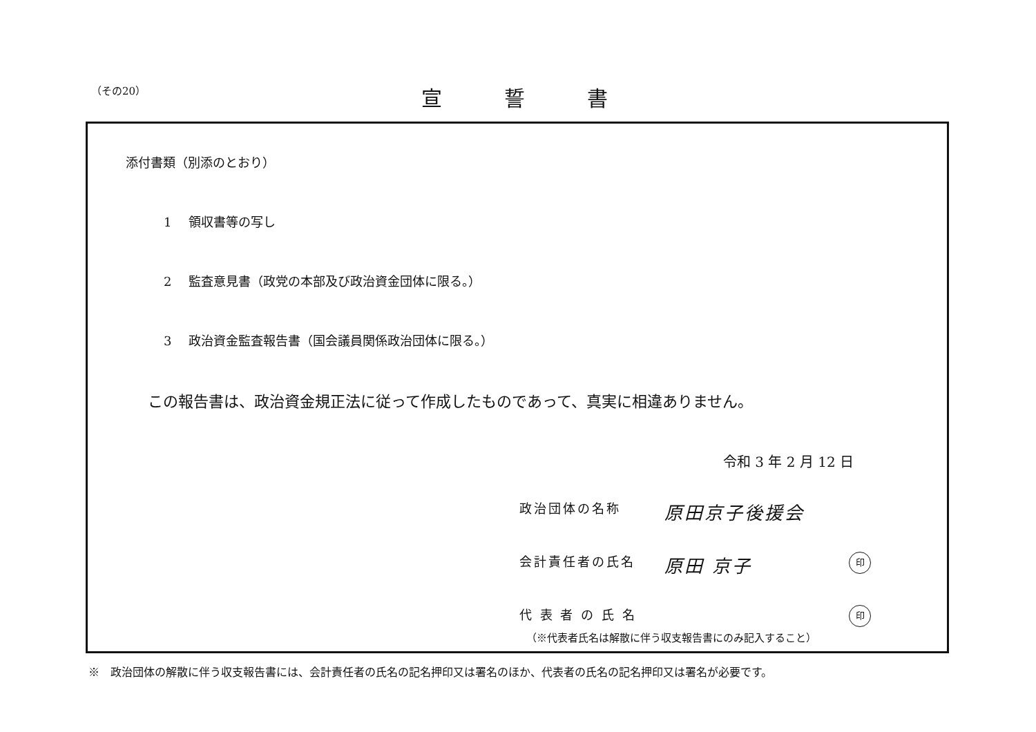（その20） 宣誓書
添付書類（別添のとおり）
1 領収書等の写し
2 監査意見書（政党の本部及び政治資金団体に限る。）
3 政治資金監査報告書（国会議員関係政治団体に限る。）
この報告書は、政治資金規正法に従って作成したものであって、真実に相違ありません。
令和 3 年 2 月 12 日
政治団体の名称
原田京子後援会
会計責任者の氏名
原田 京子
印
代 表 者 の 氏 名
印
（※代表者氏名は解散に伴う収支報告書にのみ記入すること）
※　政治団体の解散に伴う収支報告書には、会計責任者の氏名の記名押印又は署名のほか、代表者の氏名の記名押印又は署名が必要です。